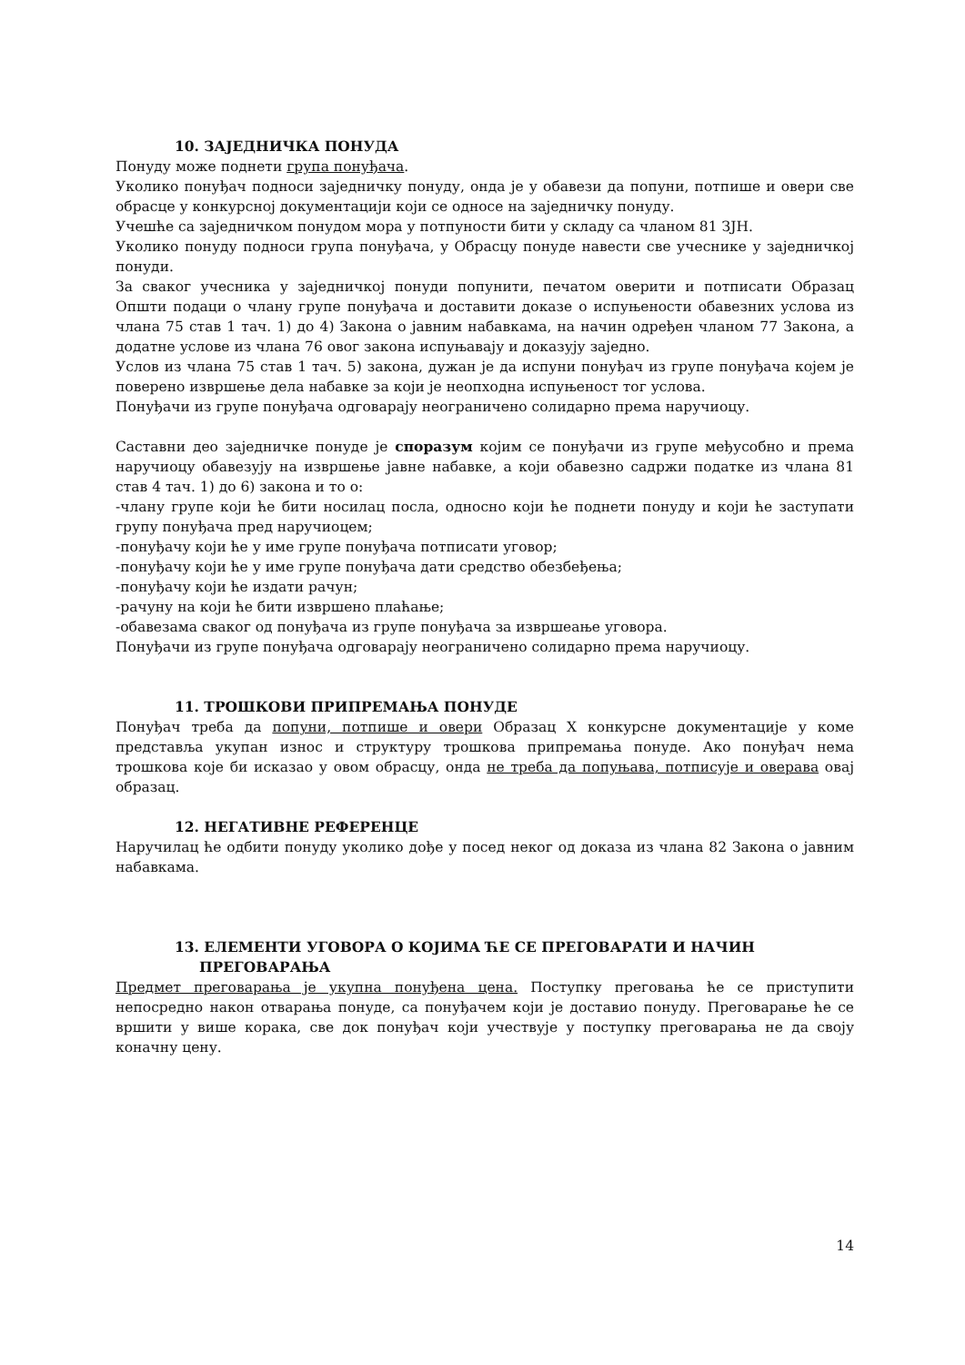10. ЗАЈЕДНИЧКА ПОНУДА
Понуду може поднети група понуђача.
Уколико понуђач подноси заједничку понуду, онда је у обавези да попуни, потпише и овери све обрасце у конкурсној документацији који се односе на заједничку понуду.
Учешће са заједничком понудом мора у потпуности бити у складу са чланом 81 ЗЈН.
Уколико понуду подноси група понуђача, у Обрасцу понуде навести све учеснике у заједничкој понуди.
За сваког учесника у заједничкој понуди попунити, печатом оверити и потписати Образац Општи подаци о члану групе понуђача и доставити доказе о испуњености обавезних услова из члана 75 став 1 тач. 1) до 4) Закона о јавним набавкама, на начин одређен чланом 77 Закона, а додатне услове из члана 76 овог закона испуњавају и доказују заједно.
Услов из члана 75 став 1 тач. 5) закона, дужан је да испуни понуђач из групе понуђача којем је поверено извршење дела набавке за који је неопходна испуњеност тог услова.
Понуђачи из групе понуђача одговарају неограничено солидарно према наручиоцу.
Саставни део заједничке понуде је споразум којим се понуђачи из групе међусобно и према наручиоцу обавезују на извршење јавне набавке, а који обавезно садржи податке из члана 81 став 4 тач. 1) до 6) закона и то о:
-члану групе који ће бити носилац посла, односно који ће поднети понуду и који ће заступати групу понуђача пред наручиоцем;
-понуђачу који ће у име групе понуђача потписати уговор;
-понуђачу који ће у име групе понуђача дати средство обезбеђења;
-понуђачу који ће издати рачун;
-рачуну на који ће бити извршено плаћање;
-обавезама сваког од понуђача из групе понуђача за извршеање уговора.
Понуђачи из групе понуђача одговарају неограничено солидарно према наручиоцу.
11. ТРОШКОВИ ПРИПРЕМАЊА ПОНУДЕ
Понуђач треба да попуни, потпише и овери Образац X конкурсне документације у коме представља укупан износ и структуру трошкова припремања понуде. Ако понуђач нема трошкова које би исказао у овом обрасцу, онда не треба да попуњава, потписује и оверава овај образац.
12. НЕГАТИВНЕ РЕФЕРЕНЦЕ
Наручилац ће одбити понуду уколико дође у посед неког од доказа из члана 82 Закона о јавним набавкама.
13. ЕЛЕМЕНТИ УГОВОРА О КОЈИМА ЋЕ СЕ ПРЕГОВАРАТИ И НАЧИН
ПРЕГОВАРАЊА
Предмет преговарања је укупна понуђена цена. Поступку преговања ће се приступити непосредно након отварања понуде, са понуђачем који је доставио понуду. Преговарање ће се вршити у више корака, све док понуђач који учествује у поступку преговарања не да своју коначну цену.
14